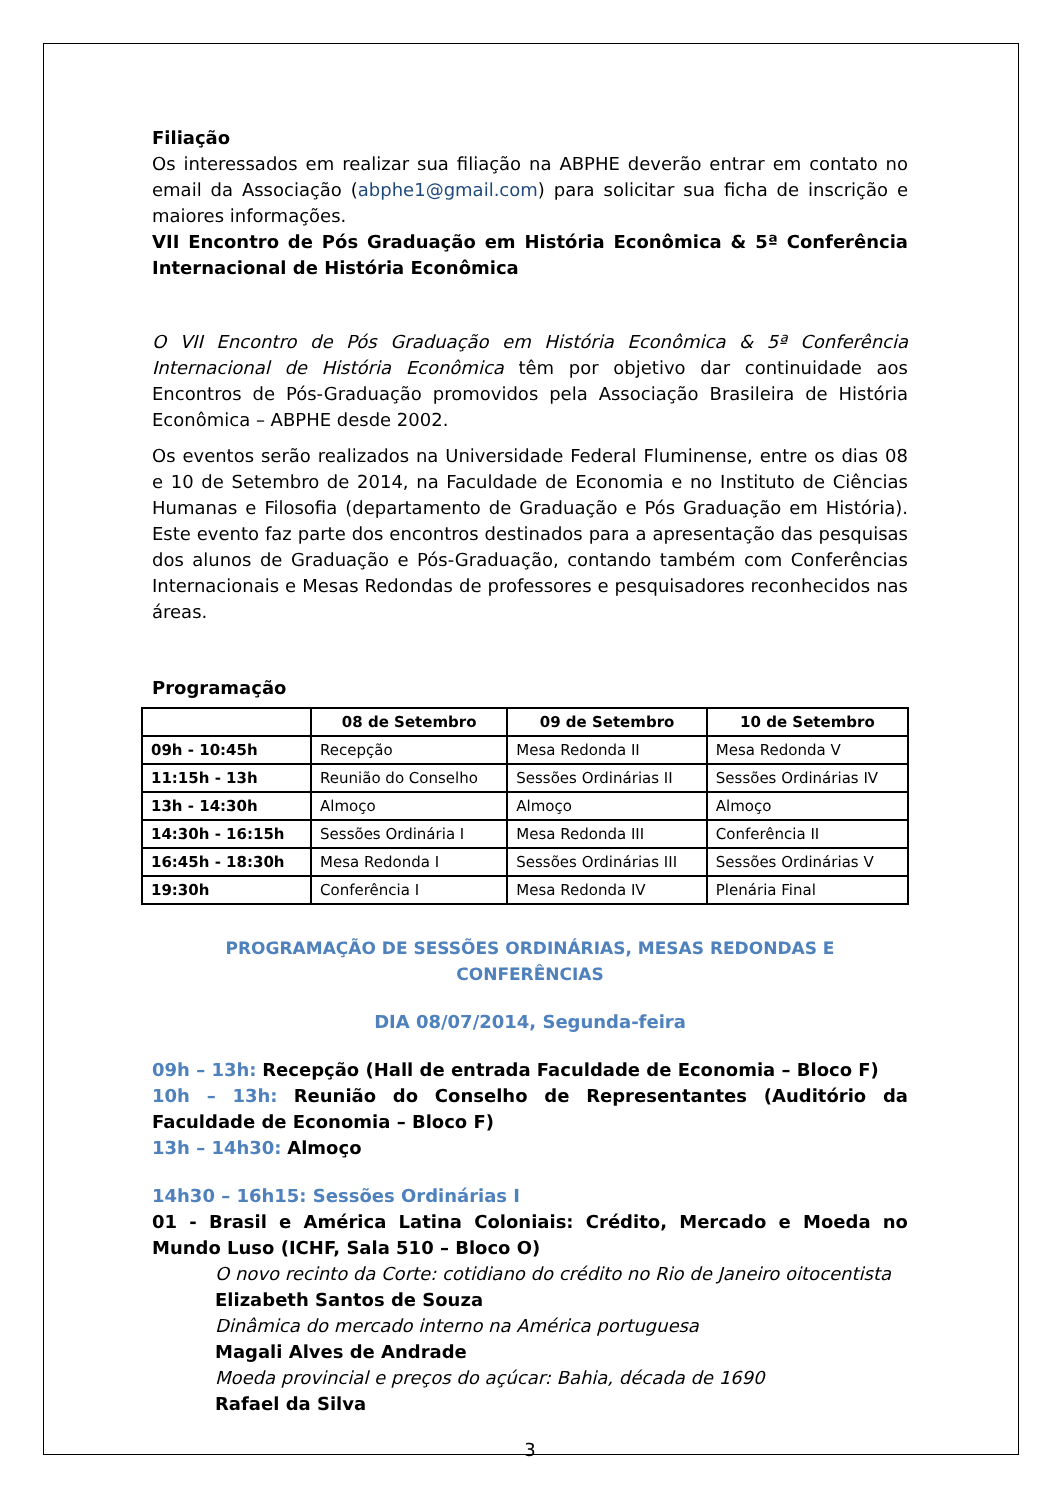Filiação
Os interessados em realizar sua filiação na ABPHE deverão entrar em contato no email da Associação (abphe1@gmail.com) para solicitar sua ficha de inscrição e maiores informações.
VII Encontro de Pós Graduação em História Econômica & 5ª Conferência Internacional de História Econômica
O VII Encontro de Pós Graduação em História Econômica & 5ª Conferência Internacional de História Econômica têm por objetivo dar continuidade aos Encontros de Pós-Graduação promovidos pela Associação Brasileira de História Econômica – ABPHE desde 2002.
Os eventos serão realizados na Universidade Federal Fluminense, entre os dias 08 e 10 de Setembro de 2014, na Faculdade de Economia e no Instituto de Ciências Humanas e Filosofia (departamento de Graduação e Pós Graduação em História). Este evento faz parte dos encontros destinados para a apresentação das pesquisas dos alunos de Graduação e Pós-Graduação, contando também com Conferências Internacionais e Mesas Redondas de professores e pesquisadores reconhecidos nas áreas.
Programação
| | 08 de Setembro | 09 de Setembro | 10 de Setembro |
| --- | --- | --- | --- |
| 09h - 10:45h | Recepção | Mesa Redonda II | Mesa Redonda V |
| 11:15h - 13h | Reunião do Conselho | Sessões Ordinárias II | Sessões Ordinárias IV |
| 13h - 14:30h | Almoço | Almoço | Almoço |
| 14:30h - 16:15h | Sessões Ordinária I | Mesa Redonda III | Conferência II |
| 16:45h - 18:30h | Mesa Redonda I | Sessões Ordinárias III | Sessões Ordinárias V |
| 19:30h | Conferência I | Mesa Redonda IV | Plenária Final |
PROGRAMAÇÃO DE SESSÕES ORDINÁRIAS, MESAS REDONDAS E CONFERÊNCIAS
DIA 08/07/2014, Segunda-feira
09h – 13h: Recepção (Hall de entrada Faculdade de Economia – Bloco F)
10h – 13h: Reunião do Conselho de Representantes (Auditório da Faculdade de Economia – Bloco F)
13h – 14h30: Almoço
14h30 – 16h15: Sessões Ordinárias I
01 - Brasil e América Latina Coloniais: Crédito, Mercado e Moeda no Mundo Luso (ICHF, Sala 510 – Bloco O)
O novo recinto da Corte: cotidiano do crédito no Rio de Janeiro oitocentista
Elizabeth Santos de Souza
Dinâmica do mercado interno na América portuguesa
Magali Alves de Andrade
Moeda provincial e preços do açúcar: Bahia, década de 1690
Rafael da Silva
3